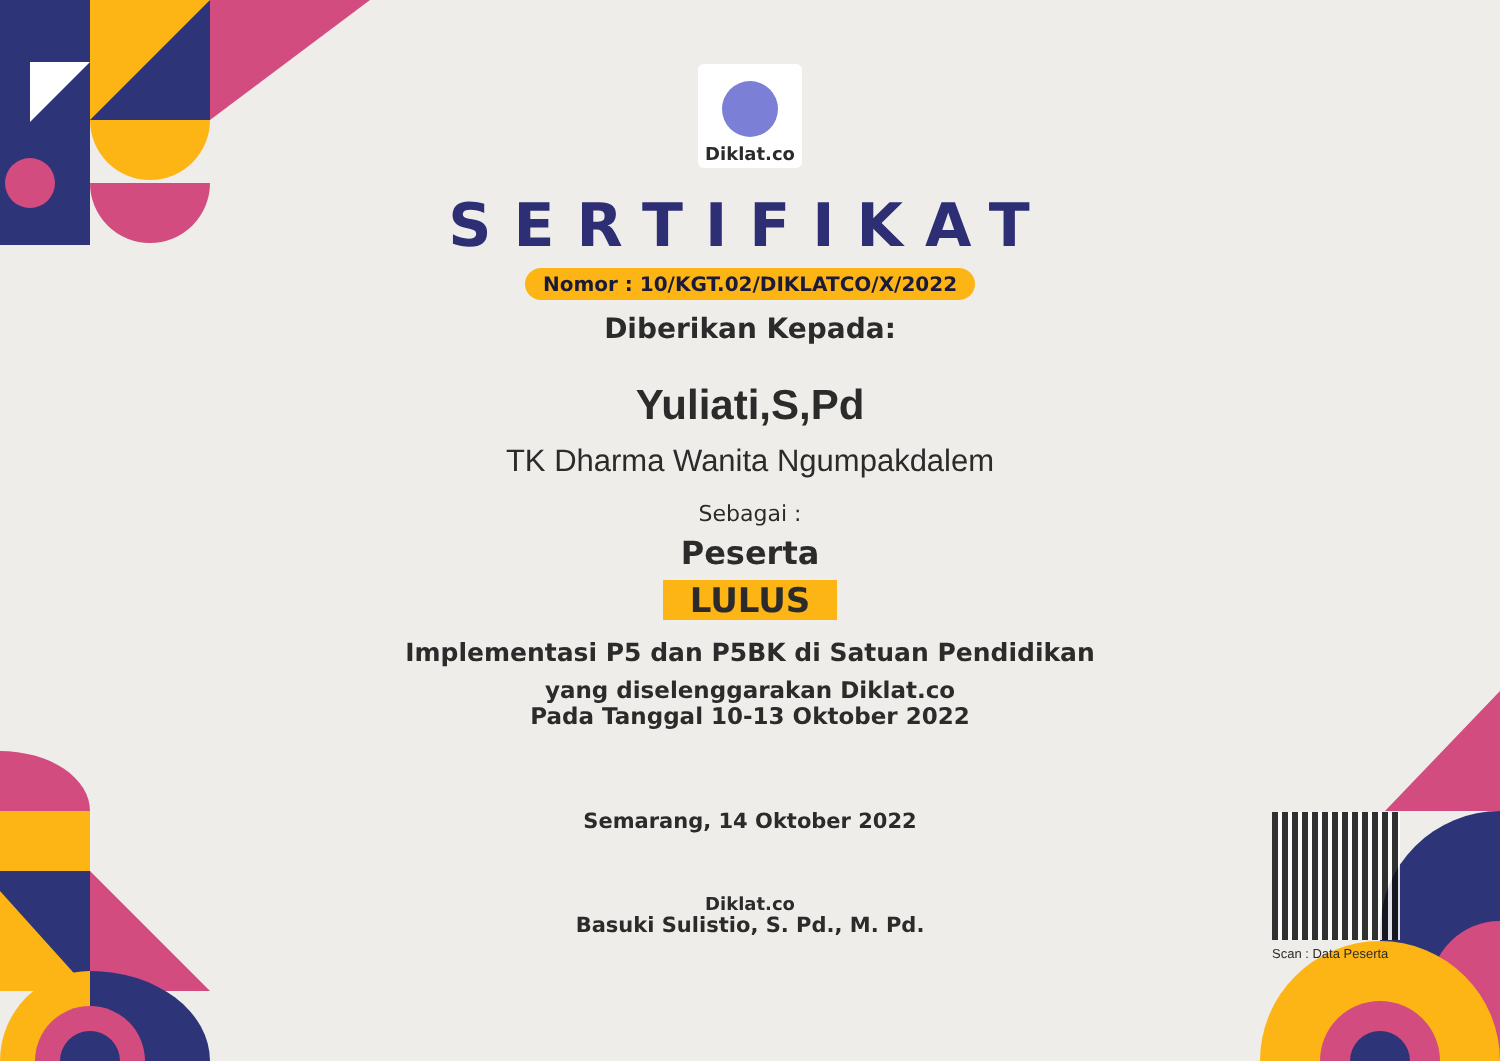Diklat.co
SERTIFIKAT
Nomor : 10/KGT.02/DIKLATCO/X/2022
Diberikan Kepada:
Yuliati,S,Pd
TK Dharma Wanita Ngumpakdalem
Sebagai :
Peserta
LULUS
Implementasi P5 dan P5BK di Satuan Pendidikan
yang diselenggarakan Diklat.co
Pada Tanggal 10-13 Oktober 2022
Semarang, 14 Oktober 2022
Diklat.co
Basuki Sulistio, S. Pd., M. Pd.
Scan : Data Peserta